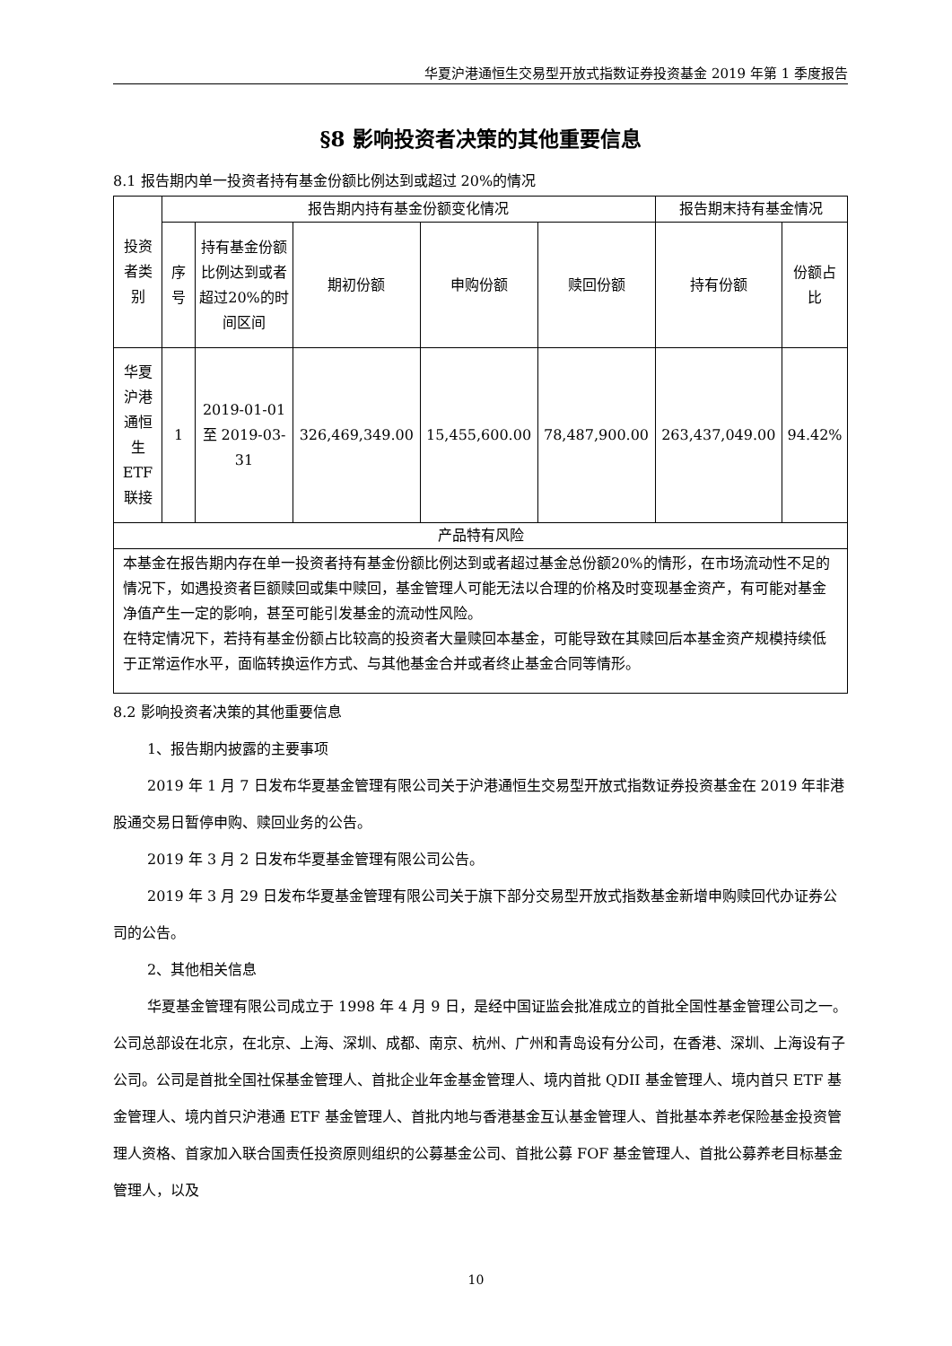华夏沪港通恒生交易型开放式指数证券投资基金 2019 年第 1 季度报告
§8 影响投资者决策的其他重要信息
8.1 报告期内单一投资者持有基金份额比例达到或超过 20%的情况
| 投资者类别 | 报告期内持有基金份额变化情况 | | | | | 报告期末持有基金情况 | |
| --- | --- | --- | --- | --- | --- | --- | --- |
| | 序号 | 持有基金份额比例达到或者超过20%的时间区间 | 期初份额 | 申购份额 | 赎回份额 | 持有份额 | 份额占比 |
| 华夏沪港通恒生ETF联接 | 1 | 2019-01-01 至 2019-03-31 | 326,469,349.00 | 15,455,600.00 | 78,487,900.00 | 263,437,049.00 | 94.42% |
| 产品特有风险 | | | | | | | |
| 本基金在报告期内存在单一投资者持有基金份额比例达到或者超过基金总份额20%的情形，在市场流动性不足的情况下，如遇投资者巨额赎回或集中赎回，基金管理人可能无法以合理的价格及时变现基金资产，有可能对基金净值产生一定的影响，甚至可能引发基金的流动性风险。 在特定情况下，若持有基金份额占比较高的投资者大量赎回本基金，可能导致在其赎回后本基金资产规模持续低于正常运作水平，面临转换运作方式、与其他基金合并或者终止基金合同等情形。 | | | | | | | |
8.2 影响投资者决策的其他重要信息
1、报告期内披露的主要事项
2019 年 1 月 7 日发布华夏基金管理有限公司关于沪港通恒生交易型开放式指数证券投资基金在 2019 年非港股通交易日暂停申购、赎回业务的公告。
2019 年 3 月 2 日发布华夏基金管理有限公司公告。
2019 年 3 月 29 日发布华夏基金管理有限公司关于旗下部分交易型开放式指数基金新增申购赎回代办证券公司的公告。
2、其他相关信息
华夏基金管理有限公司成立于 1998 年 4 月 9 日，是经中国证监会批准成立的首批全国性基金管理公司之一。公司总部设在北京，在北京、上海、深圳、成都、南京、杭州、广州和青岛设有分公司，在香港、深圳、上海设有子公司。公司是首批全国社保基金管理人、首批企业年金基金管理人、境内首批 QDII 基金管理人、境内首只 ETF 基金管理人、境内首只沪港通 ETF 基金管理人、首批内地与香港基金互认基金管理人、首批基本养老保险基金投资管理人资格、首家加入联合国责任投资原则组织的公募基金公司、首批公募 FOF 基金管理人、首批公募养老目标基金管理人，以及
10